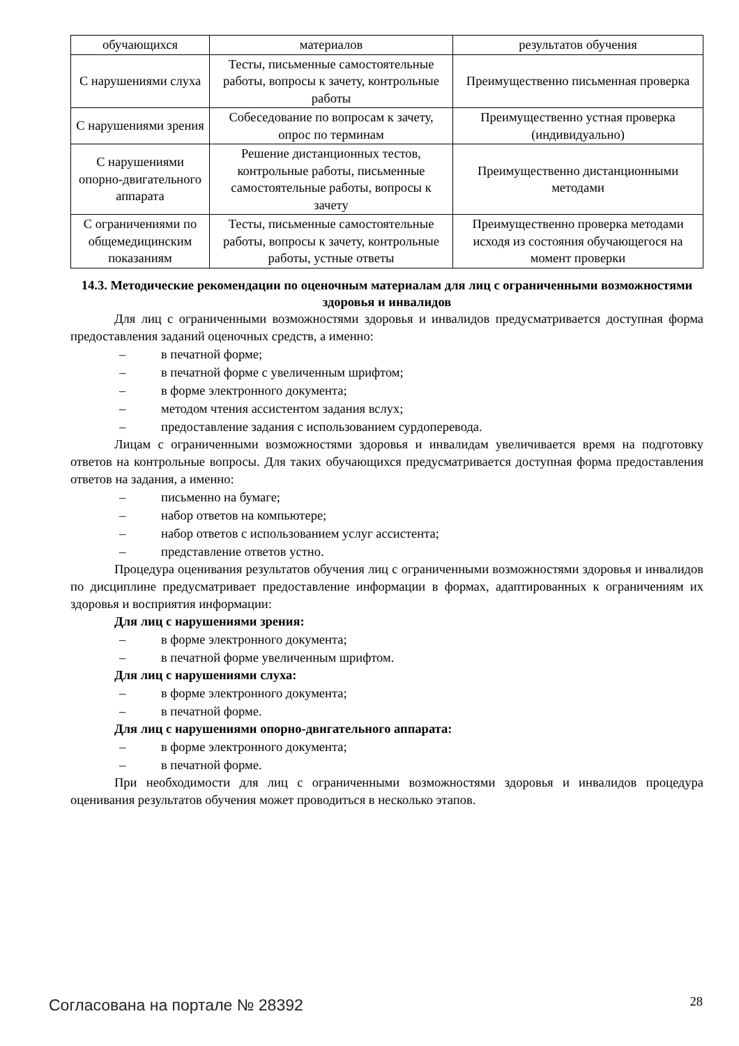| обучающихся | материалов | результатов обучения |
| С нарушениями слуха | Тесты, письменные самостоятельные работы, вопросы к зачету, контрольные работы | Преимущественно письменная проверка |
| С нарушениями зрения | Собеседование по вопросам к зачету, опрос по терминам | Преимущественно устная проверка (индивидуально) |
| С нарушениями опорно-двигательного аппарата | Решение дистанционных тестов, контрольные работы, письменные самостоятельные работы, вопросы к зачету | Преимущественно дистанционными методами |
| С ограничениями по общемедицинским показаниям | Тесты, письменные самостоятельные работы, вопросы к зачету, контрольные работы, устные ответы | Преимущественно проверка методами исходя из состояния обучающегося на момент проверки |
14.3. Методические рекомендации по оценочным материалам для лиц с ограниченными возможностями здоровья и инвалидов
Для лиц с ограниченными возможностями здоровья и инвалидов предусматривается доступная форма предоставления заданий оценочных средств, а именно:
– в печатной форме;
– в печатной форме с увеличенным шрифтом;
– в форме электронного документа;
– методом чтения ассистентом задания вслух;
– предоставление задания с использованием сурдоперевода.
Лицам с ограниченными возможностями здоровья и инвалидам увеличивается время на подготовку ответов на контрольные вопросы. Для таких обучающихся предусматривается доступная форма предоставления ответов на задания, а именно:
– письменно на бумаге;
– набор ответов на компьютере;
– набор ответов с использованием услуг ассистента;
– представление ответов устно.
Процедура оценивания результатов обучения лиц с ограниченными возможностями здоровья и инвалидов по дисциплине предусматривает предоставление информации в формах, адаптированных к ограничениям их здоровья и восприятия информации:
Для лиц с нарушениями зрения:
– в форме электронного документа;
– в печатной форме увеличенным шрифтом.
Для лиц с нарушениями слуха:
– в форме электронного документа;
– в печатной форме.
Для лиц с нарушениями опорно-двигательного аппарата:
– в форме электронного документа;
– в печатной форме.
При необходимости для лиц с ограниченными возможностями здоровья и инвалидов процедура оценивания результатов обучения может проводиться в несколько этапов.
Согласована на портале № 28392 28